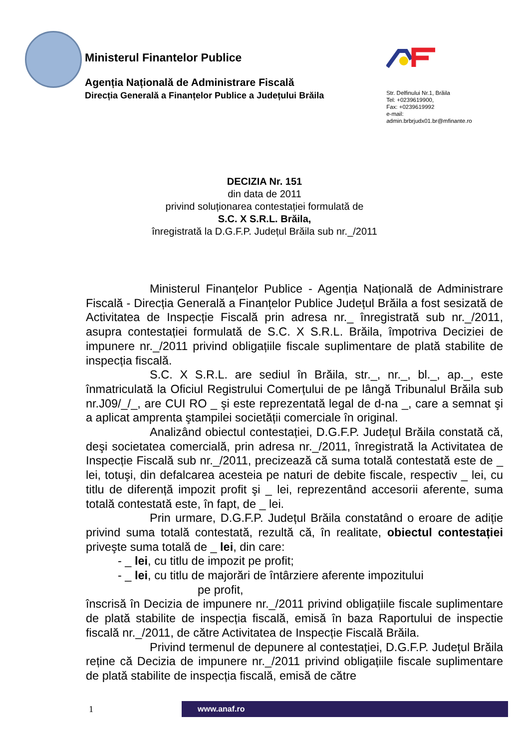Ministerul Finantelor Publice
Agenția Națională de Administrare Fiscală
Direcția Generală a Finanțelor Publice a Județului Brăila
Str. Delfinului Nr.1, Brăila
Tel: +0239619900,
Fax: +0239619992
e-mail:
admin.brbrjudx01.br@mfinante.ro
DECIZIA Nr. 151
din data de 2011
privind soluționarea contestației formulată de
S.C. X S.R.L. Brăila,
înregistrată la D.G.F.P. Județul Brăila sub nr._/2011
Ministerul Finanțelor Publice - Agenția Națională de Administrare Fiscală - Direcția Generală a Finanțelor Publice Județul Brăila a fost sesizată de Activitatea de Inspecție Fiscală prin adresa nr._ înregistrată sub nr._/2011, asupra contestației formulată de S.C. X S.R.L. Brăila, împotriva Deciziei de impunere nr._/2011 privind obligațiile fiscale suplimentare de plată stabilite de inspecția fiscală.
S.C. X S.R.L. are sediul în Brăila, str._, nr._, bl._, ap._, este înmatriculată la Oficiul Registrului Comerțului de pe lângă Tribunalul Brăila sub nr.J09/_/_, are CUI RO _ şi este reprezentată legal de d-na _, care a semnat şi a aplicat amprenta ştampilei societății comerciale în original.
Analizând obiectul contestației, D.G.F.P. Județul Brăila constată că, deşi societatea comercială, prin adresa nr._/2011, înregistrată la Activitatea de Inspecție Fiscală sub nr._/2011, precizează că suma totală contestată este de _ lei, totuşi, din defalcarea acesteia pe naturi de debite fiscale, respectiv _ lei, cu titlu de diferență impozit profit şi _ lei, reprezentând accesorii aferente, suma totală contestată este, în fapt, de _ lei.
Prin urmare, D.G.F.P. Județul Brăila constatând o eroare de adiție privind suma totală contestată, rezultă că, în realitate, obiectul contestației priveşte suma totală de _ lei, din care:
- _ lei, cu titlu de impozit pe profit;
- _ lei, cu titlu de majorări de întârziere aferente impozitului
pe profit,
înscrisă în Decizia de impunere nr._/2011 privind obligațiile fiscale suplimentare de plată stabilite de inspecția fiscală, emisă în baza Raportului de inspectie fiscală nr._/2011, de către Activitatea de Inspecție Fiscală Brăila.
Privind termenul de depunere al contestației, D.G.F.P. Județul Brăila reține că Decizia de impunere nr._/2011 privind obligațiile fiscale suplimentare de plată stabilite de inspecția fiscală, emisă de către
1
www.anaf.ro